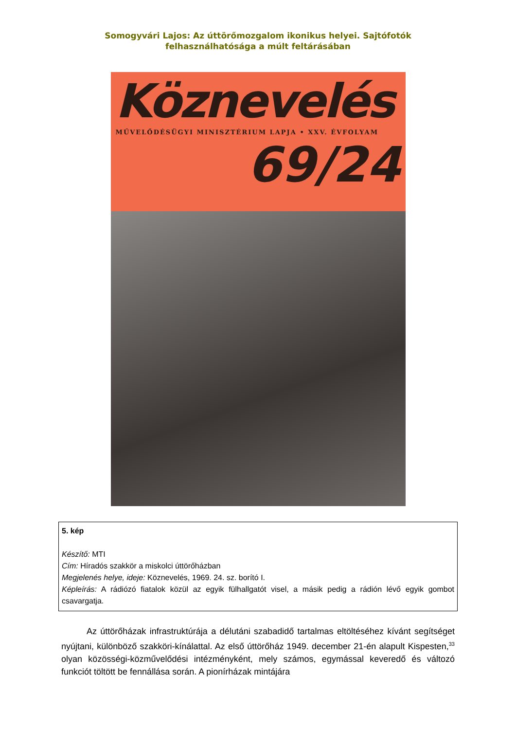Somogyvári Lajos: Az úttörőmozgalom ikonikus helyei. Sajtófotók felhasználhatósága a múlt feltárásában
Köznevelés
MŰVELŐDÉSÜGYI MINISZTÉRIUM LAPJA • XXV. ÉVFOLYAM
69/24
5. kép
Készítő: MTI
Cím: Híradós szakkör a miskolci úttörőházban
Megjelenés helye, ideje: Köznevelés, 1969. 24. sz. borító I.
Képleírás: A rádiózó fiatalok közül az egyik fülhallgatót visel, a másik pedig a rádión lévő egyik gombot csavargatja.
Az úttörőházak infrastruktúrája a délutáni szabadidő tartalmas eltöltéséhez kívánt segítséget nyújtani, különböző szakköri-kínálattal. Az első úttörőház 1949. december 21-én alapult Kispesten,<sup>33</sup> olyan közösségi-közművelődési intézményként, mely számos, egymással keveredő és változó funkciót töltött be fennállása során. A pionírházak mintájára